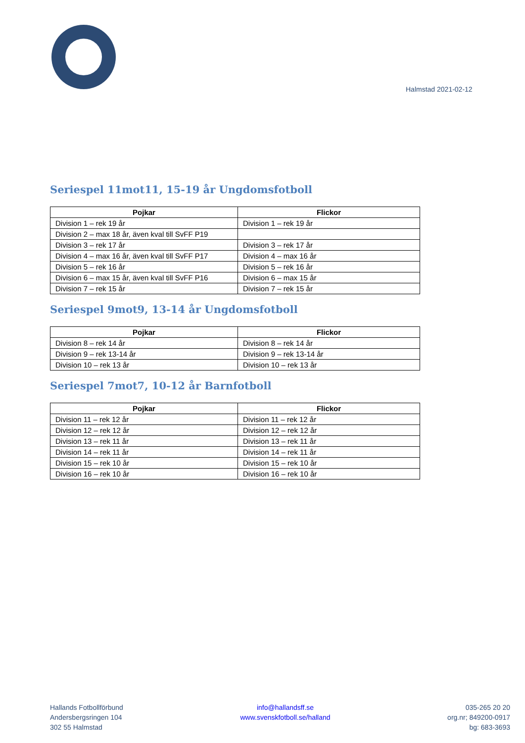Halmstad 2021-02-12
Seriespel 11mot11, 15-19 år Ungdomsfotboll
| Pojkar | Flickor |
| --- | --- |
| Division 1 – rek 19 år | Division 1 – rek 19 år |
| Division 2 – max 18 år, även kval till SvFF P19 | |
| Division 3 – rek 17 år | Division 3 – rek 17 år |
| Division 4 – max 16 år, även kval till SvFF P17 | Division 4 – max 16 år |
| Division 5 – rek 16 år | Division 5 – rek 16 år |
| Division 6 – max 15 år, även kval till SvFF P16 | Division 6 – max 15 år |
| Division 7 – rek 15 år | Division 7 – rek 15 år |
Seriespel 9mot9, 13-14 år Ungdomsfotboll
| Pojkar | Flickor |
| --- | --- |
| Division 8 – rek 14 år | Division 8 – rek 14 år |
| Division 9 – rek 13-14 år | Division 9 – rek 13-14 år |
| Division 10 – rek 13 år | Division 10 – rek 13 år |
Seriespel 7mot7, 10-12 år Barnfotboll
| Pojkar | Flickor |
| --- | --- |
| Division 11 – rek 12 år | Division 11 – rek 12 år |
| Division 12 – rek 12 år | Division 12 – rek 12 år |
| Division 13 – rek 11 år | Division 13 – rek 11 år |
| Division 14 – rek 11 år | Division 14 – rek 11 år |
| Division 15 – rek 10 år | Division 15 – rek 10 år |
| Division 16 – rek 10 år | Division 16 – rek 10 år |
Hallands Fotbollförbund
Andersbergsringen 104
302 55 Halmstad
info@hallandsff.se
www.svenskfotboll.se/halland
035-265 20 20
org.nr; 849200-0917
bg: 683-3693